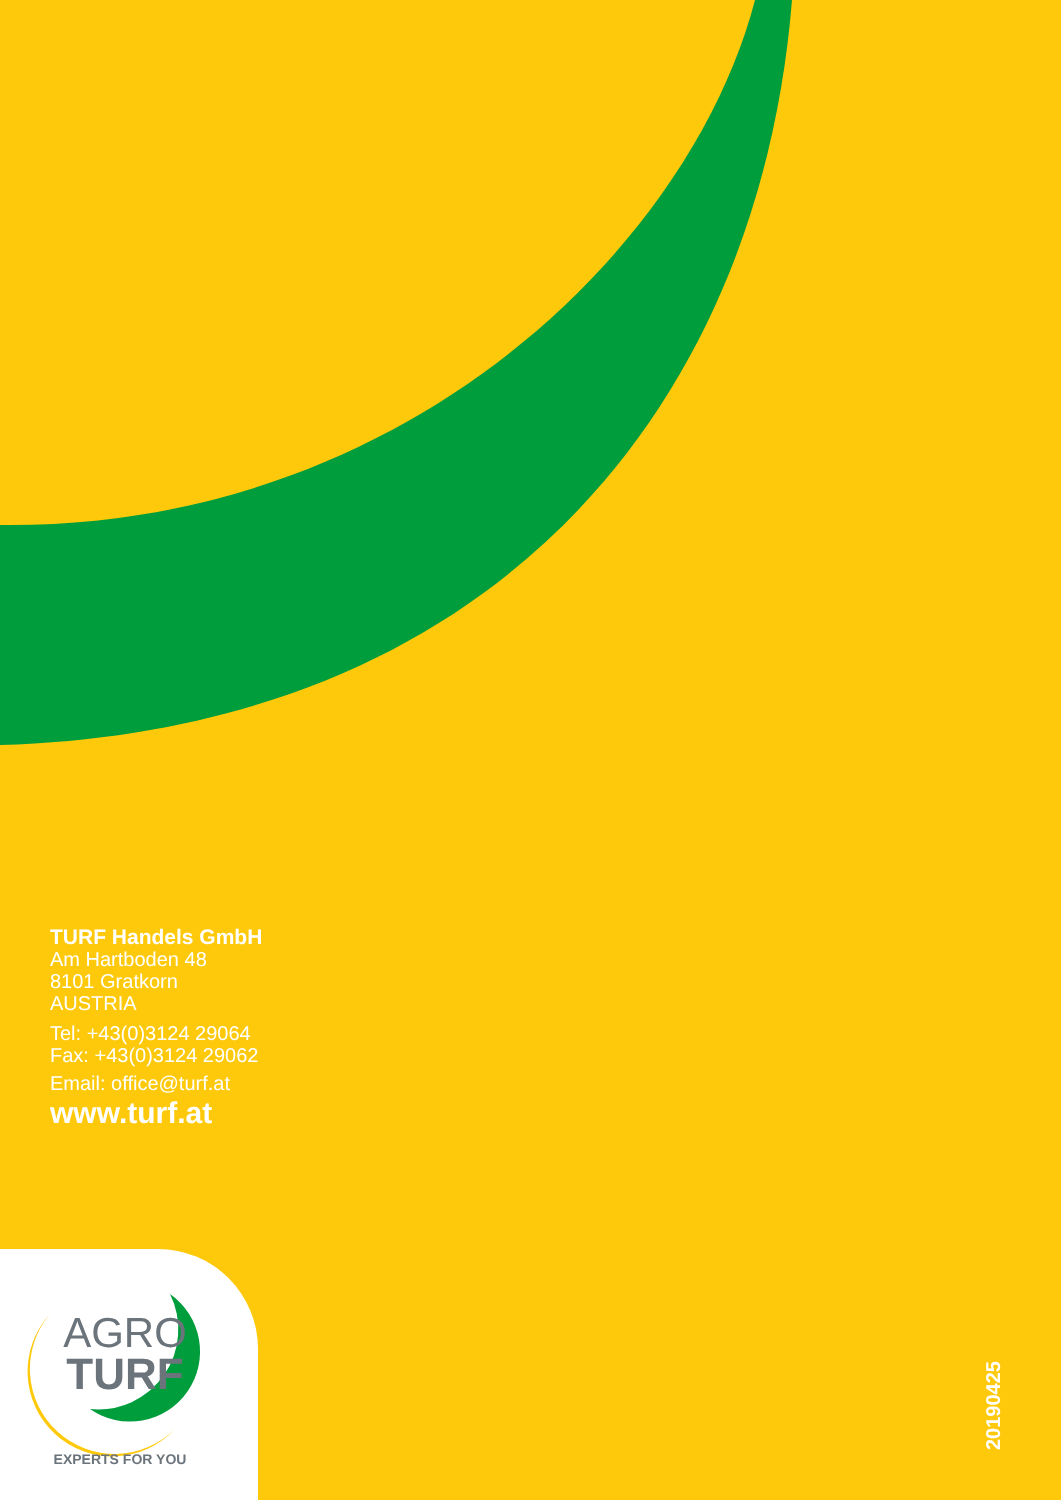TURF Handels GmbH
Am Hartboden 48
8101 Gratkorn
AUSTRIA
Tel: +43(0)3124 29064
Fax: +43(0)3124 29062
Email: office@turf.at
www.turf.at
AGRO
TURF
EXPERTS FOR YOU
20190425